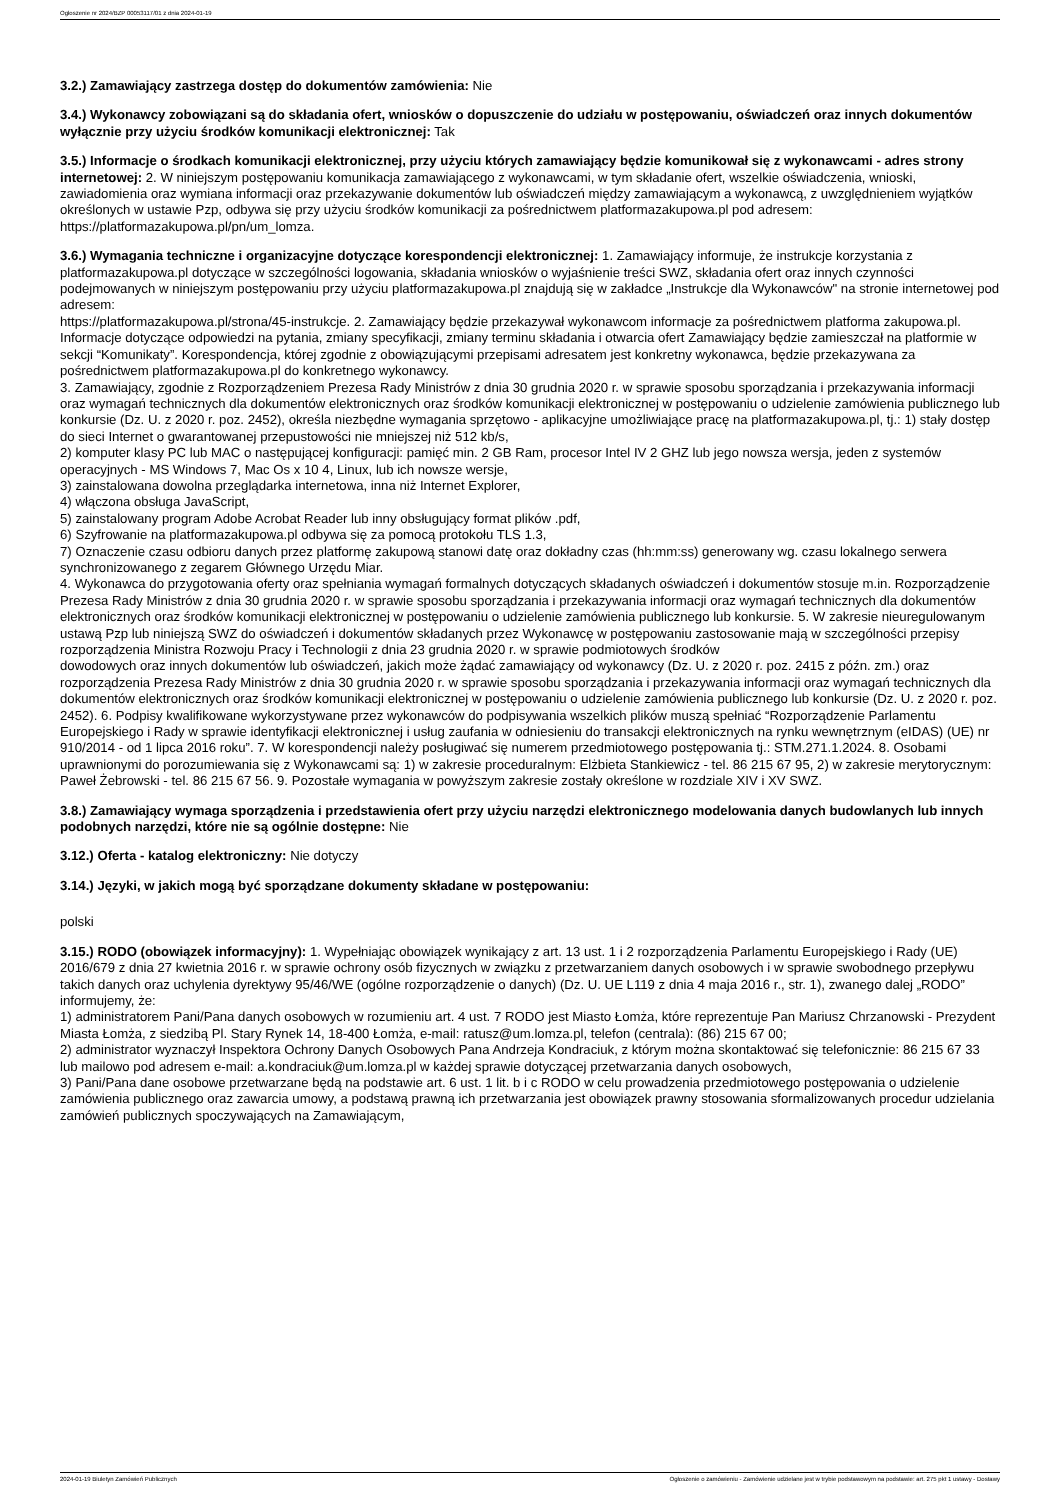Ogłoszenie nr 2024/BZP 00053117/01 z dnia 2024-01-19
3.2.) Zamawiający zastrzega dostęp do dokumentów zamówienia: Nie
3.4.) Wykonawcy zobowiązani są do składania ofert, wniosków o dopuszczenie do udziału w postępowaniu, oświadczeń oraz innych dokumentów wyłącznie przy użyciu środków komunikacji elektronicznej: Tak
3.5.) Informacje o środkach komunikacji elektronicznej, przy użyciu których zamawiający będzie komunikował się z wykonawcami - adres strony internetowej: 2. W niniejszym postępowaniu komunikacja zamawiającego z wykonawcami, w tym składanie ofert, wszelkie oświadczenia, wnioski, zawiadomienia oraz wymiana informacji oraz przekazywanie dokumentów lub oświadczeń między zamawiającym a wykonawcą, z uwzględnieniem wyjątków określonych w ustawie Pzp, odbywa się przy użyciu środków komunikacji za pośrednictwem platformazakupowa.pl pod adresem: https://platformazakupowa.pl/pn/um_lomza.
3.6.) Wymagania techniczne i organizacyjne dotyczące korespondencji elektronicznej: 1. Zamawiający informuje, że instrukcje korzystania z platformazakupowa.pl dotyczące w szczególności logowania, składania wniosków o wyjaśnienie treści SWZ, składania ofert oraz innych czynności podejmowanych w niniejszym postępowaniu przy użyciu platformazakupowa.pl znajdują się w zakładce „Instrukcje dla Wykonawców" na stronie internetowej pod adresem:
https://platformazakupowa.pl/strona/45-instrukcje. 2. Zamawiający będzie przekazywał wykonawcom informacje za pośrednictwem platforma zakupowa.pl. Informacje dotyczące odpowiedzi na pytania, zmiany specyfikacji, zmiany terminu składania i otwarcia ofert Zamawiający będzie zamieszczał na platformie w sekcji “Komunikaty”. Korespondencja, której zgodnie z obowiązującymi przepisami adresatem jest konkretny wykonawca, będzie przekazywana za pośrednictwem platformazakupowa.pl do konkretnego wykonawcy.
3. Zamawiający, zgodnie z Rozporządzeniem Prezesa Rady Ministrów z dnia 30 grudnia 2020 r. w sprawie sposobu sporządzania i przekazywania informacji oraz wymagań technicznych dla dokumentów elektronicznych oraz środków komunikacji elektronicznej w postępowaniu o udzielenie zamówienia publicznego lub konkursie (Dz. U. z 2020 r. poz. 2452), określa niezbędne wymagania sprzętowo - aplikacyjne umożliwiające pracę na platformazakupowa.pl, tj.: 1) stały dostęp do sieci Internet o gwarantowanej przepustowości nie mniejszej niż 512 kb/s,
2) komputer klasy PC lub MAC o następującej konfiguracji: pamięć min. 2 GB Ram, procesor Intel IV 2 GHZ lub jego nowsza wersja, jeden z systemów operacyjnych - MS Windows 7, Mac Os x 10 4, Linux, lub ich nowsze wersje,
3) zainstalowana dowolna przeglądarka internetowa, inna niż Internet Explorer,
4) włączona obsługa JavaScript,
5) zainstalowany program Adobe Acrobat Reader lub inny obsługujący format plików .pdf,
6) Szyfrowanie na platformazakupowa.pl odbywa się za pomocą protokołu TLS 1.3,
7) Oznaczenie czasu odbioru danych przez platformę zakupową stanowi datę oraz dokładny czas (hh:mm:ss) generowany wg. czasu lokalnego serwera synchronizowanego z zegarem Głównego Urzędu Miar.
4. Wykonawca do przygotowania oferty oraz spełniania wymagań formalnych dotyczących składanych oświadczeń i dokumentów stosuje m.in. Rozporządzenie Prezesa Rady Ministrów z dnia 30 grudnia 2020 r. w sprawie sposobu sporządzania i przekazywania informacji oraz wymagań technicznych dla dokumentów elektronicznych oraz środków komunikacji elektronicznej w postępowaniu o udzielenie zamówienia publicznego lub konkursie. 5. W zakresie nieuregulowanym ustawą Pzp lub niniejszą SWZ do oświadczeń i dokumentów składanych przez Wykonawcę w postępowaniu zastosowanie mają w szczególności przepisy rozporządzenia Ministra Rozwoju Pracy i Technologii z dnia 23 grudnia 2020 r. w sprawie podmiotowych środków
dowodowych oraz innych dokumentów lub oświadczeń, jakich może żądać zamawiający od wykonawcy (Dz. U. z 2020 r. poz. 2415 z późn. zm.) oraz rozporządzenia Prezesa Rady Ministrów z dnia 30 grudnia 2020 r. w sprawie sposobu sporządzania i przekazywania informacji oraz wymagań technicznych dla dokumentów elektronicznych oraz środków komunikacji elektronicznej w postępowaniu o udzielenie zamówienia publicznego lub konkursie (Dz. U. z 2020 r. poz. 2452). 6. Podpisy kwalifikowane wykorzystywane przez wykonawców do podpisywania wszelkich plików muszą spełniać “Rozporządzenie Parlamentu Europejskiego i Rady w sprawie identyfikacji elektronicznej i usług zaufania w odniesieniu do transakcji elektronicznych na rynku wewnętrznym (eIDAS) (UE) nr 910/2014 - od 1 lipca 2016 roku”. 7. W korespondencji należy posługiwać się numerem przedmiotowego postępowania tj.: STM.271.1.2024. 8. Osobami uprawnionymi do porozumiewania się z Wykonawcami są: 1) w zakresie proceduralnym: Elżbieta Stankiewicz - tel. 86 215 67 95, 2) w zakresie merytorycznym: Paweł Żebrowski - tel. 86 215 67 56. 9. Pozostałe wymagania w powyższym zakresie zostały określone w rozdziale XIV i XV SWZ.
3.8.) Zamawiający wymaga sporządzenia i przedstawienia ofert przy użyciu narzędzi elektronicznego modelowania danych budowlanych lub innych podobnych narzędzi, które nie są ogólnie dostępne: Nie
3.12.) Oferta - katalog elektroniczny: Nie dotyczy
3.14.) Języki, w jakich mogą być sporządzane dokumenty składane w postępowaniu:
polski
3.15.) RODO (obowiązek informacyjny): 1. Wypełniając obowiązek wynikający z art. 13 ust. 1 i 2 rozporządzenia Parlamentu Europejskiego i Rady (UE) 2016/679 z dnia 27 kwietnia 2016 r. w sprawie ochrony osób fizycznych w związku z przetwarzaniem danych osobowych i w sprawie swobodnego przepływu takich danych oraz uchylenia dyrektywy 95/46/WE (ogólne rozporządzenie o danych) (Dz. U. UE L119 z dnia 4 maja 2016 r., str. 1), zwanego dalej „RODO” informujemy, że:
1) administratorem Pani/Pana danych osobowych w rozumieniu art. 4 ust. 7 RODO jest Miasto Łomża, które reprezentuje Pan Mariusz Chrzanowski - Prezydent Miasta Łomża, z siedzibą Pl. Stary Rynek 14, 18-400 Łomża, e-mail: ratusz@um.lomza.pl, telefon (centrala): (86) 215 67 00;
2) administrator wyznaczył Inspektora Ochrony Danych Osobowych Pana Andrzeja Kondraciuk, z którym można skontaktować się telefonicznie: 86 215 67 33 lub mailowo pod adresem e-mail: a.kondraciuk@um.lomza.pl w każdej sprawie dotyczącej przetwarzania danych osobowych,
3) Pani/Pana dane osobowe przetwarzane będą na podstawie art. 6 ust. 1 lit. b i c RODO w celu prowadzenia przedmiotowego postępowania o udzielenie zamówienia publicznego oraz zawarcia umowy, a podstawą prawną ich przetwarzania jest obowiązek prawny stosowania sformalizowanych procedur udzielania zamówień publicznych spoczywających na Zamawiającym,
2024-01-19 Biuletyn Zamówień Publicznych Ogłoszenie o zamówieniu - Zamówienie udzielane jest w trybie podstawowym na podstawie: art. 275 pkt 1 ustawy - Dostawy